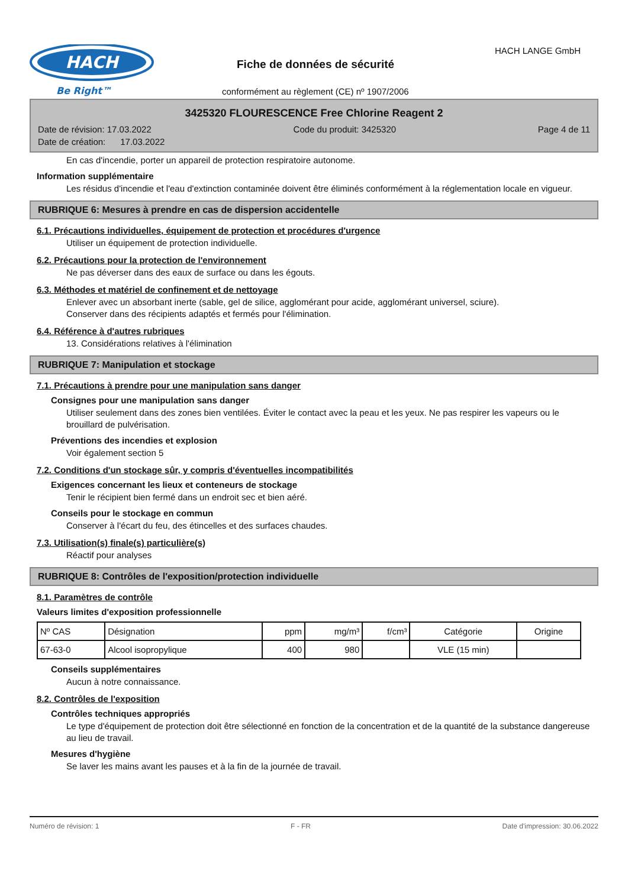HACH
Be Right™
Fiche de données de sécurité
HACH LANGE GmbH
conformément au règlement (CE) nº 1907/2006
3425320 FLOURESCENCE Free Chlorine Reagent 2
Date de révision: 17.03.2022 Code du produit: 3425320 Page 4 de 11
Date de création: 17.03.2022
En cas d'incendie, porter un appareil de protection respiratoire autonome.
Information supplémentaire
Les résidus d'incendie et l'eau d'extinction contaminée doivent être éliminés conformément à la réglementation locale en vigueur.
RUBRIQUE 6: Mesures à prendre en cas de dispersion accidentelle
6.1. Précautions individuelles, équipement de protection et procédures d'urgence
Utiliser un équipement de protection individuelle.
6.2. Précautions pour la protection de l'environnement
Ne pas déverser dans des eaux de surface ou dans les égouts.
6.3. Méthodes et matériel de confinement et de nettoyage
Enlever avec un absorbant inerte (sable, gel de silice, agglomérant pour acide, agglomérant universel, sciure).
Conserver dans des récipients adaptés et fermés pour l'élimination.
6.4. Référence à d'autres rubriques
13. Considérations relatives à l'élimination
RUBRIQUE 7: Manipulation et stockage
7.1. Précautions à prendre pour une manipulation sans danger
Consignes pour une manipulation sans danger
Utiliser seulement dans des zones bien ventilées. Éviter le contact avec la peau et les yeux. Ne pas respirer les vapeurs ou le brouillard de pulvérisation.
Préventions des incendies et explosion
Voir également section 5
7.2. Conditions d'un stockage sûr, y compris d'éventuelles incompatibilités
Exigences concernant les lieux et conteneurs de stockage
Tenir le récipient bien fermé dans un endroit sec et bien aéré.
Conseils pour le stockage en commun
Conserver à l'écart du feu, des étincelles et des surfaces chaudes.
7.3. Utilisation(s) finale(s) particulière(s)
Réactif pour analyses
RUBRIQUE 8: Contrôles de l'exposition/protection individuelle
8.1. Paramètres de contrôle
Valeurs limites d'exposition professionnelle
| Nº CAS | Désignation | ppm | mg/m³ | f/cm³ | Catégorie | Origine |
| --- | --- | --- | --- | --- | --- | --- |
| 67-63-0 | Alcool isopropylique | 400 | 980 | | VLE (15 min) | |
Conseils supplémentaires
Aucun à notre connaissance.
8.2. Contrôles de l'exposition
Contrôles techniques appropriés
Le type d'équipement de protection doit être sélectionné en fonction de la concentration et de la quantité de la substance dangereuse au lieu de travail.
Mesures d'hygiène
Se laver les mains avant les pauses et à la fin de la journée de travail.
Numéro de révision: 1 F - FR Date d'impression: 30.06.2022